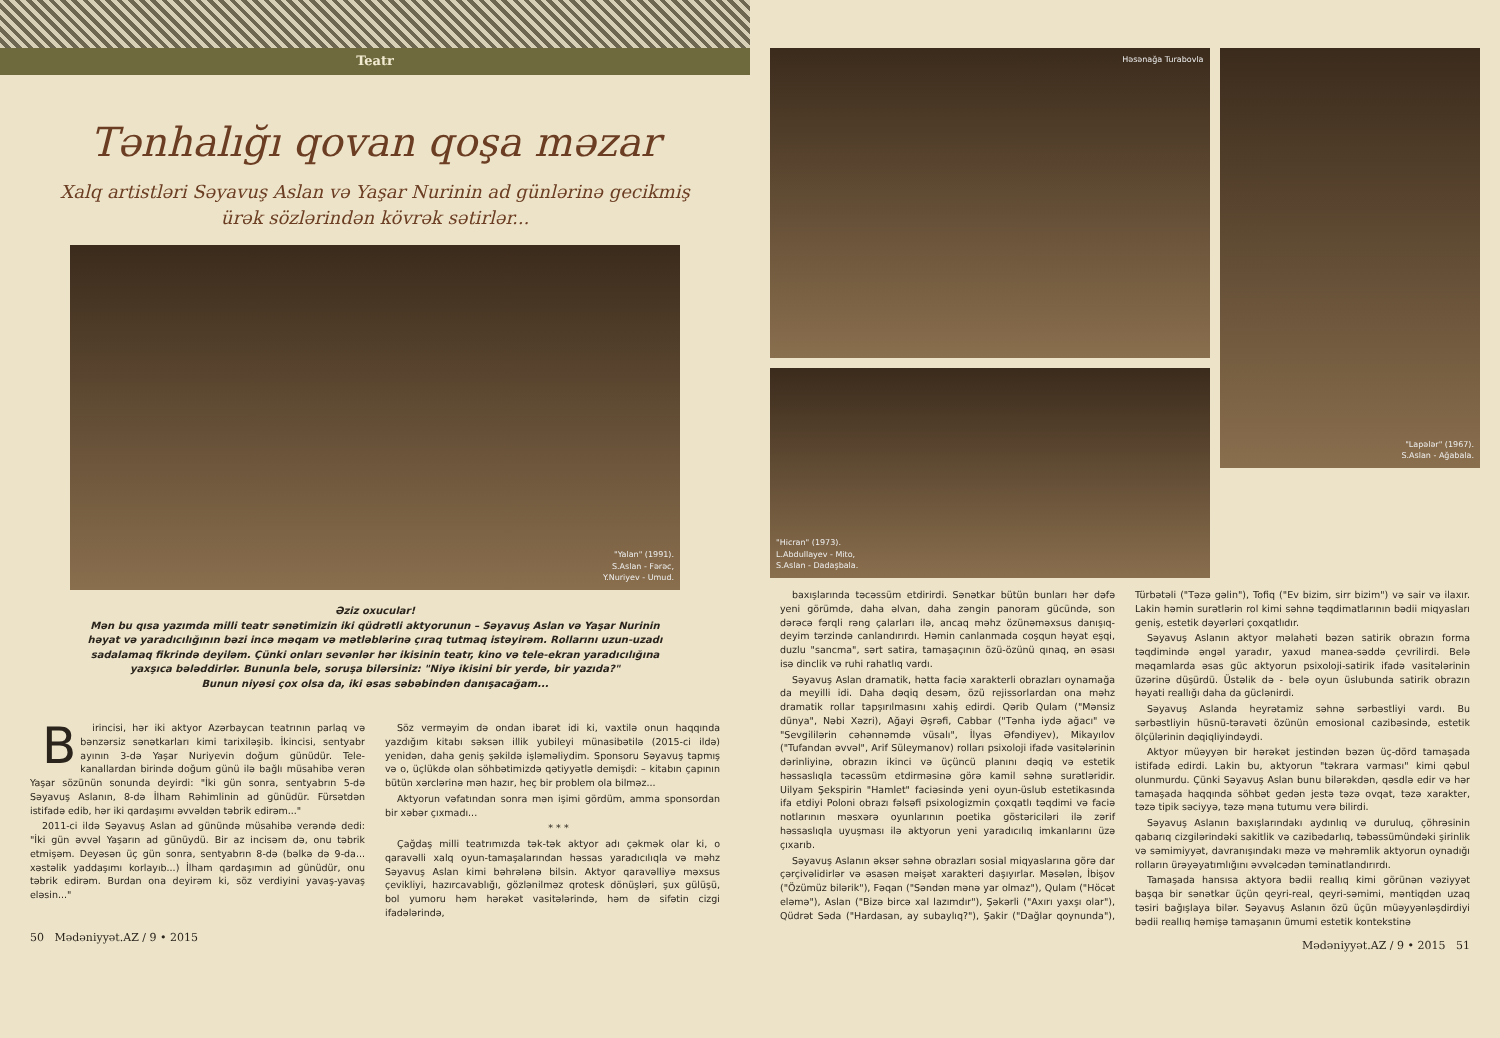Teatr
Tənhalığı qovan qoşa məzar
Xalq artistləri Səyavuş Aslan və Yaşar Nurinin ad günlərinə gecikmiş ürək sözlərindən kövrək sətirlər...
"Yalan" (1991).
S.Aslan - Fərəc,
Y.Nuriyev - Umud.
Əziz oxucular!
Mən bu qısa yazımda milli teatr sənətimizin iki qüdrətli aktyorunun – Səyavuş Aslan və Yaşar Nurinin həyat və yaradıcılığının bəzi incə məqam və mətləblərinə çıraq tutmaq istəyirəm. Rollarını uzun-uzadı sadalamaq fikrində deyiləm. Çünki onları sevənlər hər ikisinin teatr, kino və tele-ekran yaradıcılığına yaxşıca bələddirlər. Bununla belə, soruşa bilərsiniz: "Niyə ikisini bir yerdə, bir yazıda?"
Bunun niyəsi çox olsa da, iki əsas səbəbindən danışacağam...
Birincisi, hər iki aktyor Azərbaycan teatrının parlaq və bənzərsiz sənətkarları kimi tarixiləşib. İkincisi, sentyabr ayının 3-də Yaşar Nuriyevin doğum günüdür. Tele-kanallardan birində doğum günü ilə bağlı müsahibə verən Yaşar sözünün sonunda deyirdi: "İki gün sonra, sentyabrın 5-də Səyavuş Aslanın, 8-də İlham Rəhimlinin ad günüdür. Fürsətdən istifadə edib, hər iki qardaşımı əvvəldən təbrik edirəm..."
2011-ci ildə Səyavuş Aslan ad günündə müsahibə verəndə dedi: "İki gün əvvəl Yaşarın ad günüydü. Bir az incisəm də, onu təbrik etmişəm. Deyəsən üç gün sonra, sentyabrın 8-də (bəlkə də 9-da... xəstəlik yaddaşımı korlayıb...) İlham qardaşımın ad günüdür, onu təbrik edirəm. Burdan ona deyirəm ki, söz verdiyini yavaş-yavaş eləsin..."
Söz verməyim də ondan ibarət idi ki, vaxtilə onun haqqında yazdığım kitabı səksən illik yubileyi münasibətilə (2015-ci ildə) yenidən, daha geniş şəkildə işləməliydim. Sponsoru Səyavuş tapmış və o, üçlükdə olan söhbətimizdə qətiyyətlə demişdi: – kitabın çapının bütün xərclərinə mən hazır, heç bir problem ola bilməz...
Aktyorun vəfatından sonra mən işimi gördüm, amma sponsordan bir xəbər çıxmadı...
* * *
Çağdaş milli teatrımızda tək-tək aktyor adı çəkmək olar ki, o qaravəlli xalq oyun-tamaşalarından həssas yaradıcılıqla və məhz Səyavuş Aslan kimi bəhrələnə bilsin. Aktyor qaravəlliyə məxsus çevikliyi, hazırcavablığı, gözlənilməz qrotesk dönüşləri, şux gülüşü, bol yumoru həm hərəkət vasitələrində, həm də sifətin cizgi ifadələrində,
50 Mədəniyyət.AZ / 9 • 2015
Həsənağa Turabovla
"Hicran" (1973).
L.Abdullayev - Mito,
S.Aslan - Dadaşbala.
"Lapələr" (1967).
S.Aslan - Ağabala.
baxışlarında təcəssüm etdirirdi. Sənətkar bütün bunları hər dəfə yeni görümdə, daha əlvan, daha zəngin panoram gücündə, son dərəcə fərqli rəng çalarları ilə, ancaq məhz özünəməxsus danışıq-deyim tərzində canlandırırdı. Həmin canlanmada coşqun həyat eşqi, duzlu "sancma", sərt satira, tamaşaçının özü-özünü qınaq, ən əsası isə dinclik və ruhi rahatlıq vardı.
Səyavuş Aslan dramatik, hətta faciə xarakterli obrazları oynamağa da meyilli idi. Daha dəqiq desəm, özü rejissorlardan ona məhz dramatik rollar tapşırılmasını xahiş edirdi. Qərib Qulam ("Mənsiz dünya", Nəbi Xəzri), Ağayi Əşrəfi, Cabbar ("Tənha iydə ağacı" və "Sevgililərin cəhənnəmdə vüsalı", İlyas Əfəndiyev), Mikayılov ("Tufandan əvvəl", Arif Süleymanov) rolları psixoloji ifadə vasitələrinin dərinliyinə, obrazın ikinci və üçüncü planını dəqiq və estetik həssaslıqla təcəssüm etdirməsinə görə kamil səhnə surətləridir. Uilyam Şekspirin "Hamlet" faciəsində yeni oyun-üslub estetikasında ifa etdiyi Poloni obrazı fəlsəfi psixologizmin çoxqatlı təqdimi və faciə notlarının məsxərə oyunlarının poetika göstəriciləri ilə zərif həssaslıqla uyuşması ilə aktyorun yeni yaradıcılıq imkanlarını üzə çıxarıb.
Səyavuş Aslanın əksər səhnə obrazları sosial miqyaslarına görə dar çərçivəlidirlər və əsasən məişət xarakteri daşıyırlar. Məsələn, İbişov ("Özümüz bilərik"), Fəqan ("Səndən mənə yar olmaz"), Qulam ("Höcət eləmə"), Aslan ("Bizə bircə xal lazımdır"), Şəkərli ("Axırı yaxşı olar"), Qüdrət Səda ("Hardasan, ay subaylıq?"), Şakir ("Dağlar qoynunda"), Türbətəli ("Təzə gəlin"), Tofiq ("Ev bizim, sirr bizim") və sair və ilaxır. Lakin həmin surətlərin rol kimi səhnə təqdimatlarının bədii miqyasları geniş, estetik dəyərləri çoxqatlıdır.
Səyavuş Aslanın aktyor məlahəti bəzən satirik obrazın forma təqdimində əngəl yaradır, yaxud manea-səddə çevrilirdi. Belə məqamlarda əsas güc aktyorun psixoloji-satirik ifadə vasitələrinin üzərinə düşürdü. Üstəlik də - belə oyun üslubunda satirik obrazın həyati reallığı daha da güclənirdi.
Səyavuş Aslanda heyrətamiz səhnə sərbəstliyi vardı. Bu sərbəstliyin hüsnü-təravəti özünün emosional cazibəsində, estetik ölçülərinin dəqiqliyindəydi.
Aktyor müəyyən bir hərəkət jestindən bəzən üç-dörd tamaşada istifadə edirdi. Lakin bu, aktyorun "təkrara varması" kimi qəbul olunmurdu. Çünki Səyavuş Aslan bunu bilərəkdən, qəsdlə edir və hər tamaşada haqqında söhbət gedən jestə təzə ovqat, təzə xarakter, təzə tipik səciyyə, təzə məna tutumu verə bilirdi.
Səyavuş Aslanın baxışlarındakı aydınlıq və duruluq, çöhrəsinin qabarıq cizgilərindəki sakitlik və cazibədarlıq, təbəssümündəki şirinlik və səmimiyyət, davranışındakı məzə və məhrəmlik aktyorun oynadığı rolların ürəyəyatımlığını əvvəlcədən təminatlandırırdı.
Tamaşada hansısa aktyora bədii reallıq kimi görünən vəziyyət başqa bir sənətkar üçün qeyri-real, qeyri-səmimi, məntiqdən uzaq təsiri bağışlaya bilər. Səyavuş Aslanın özü üçün müəyyənləşdirdiyi bədii reallıq həmişə tamaşanın ümumi estetik kontekstinə
Mədəniyyət.AZ / 9 • 2015 51